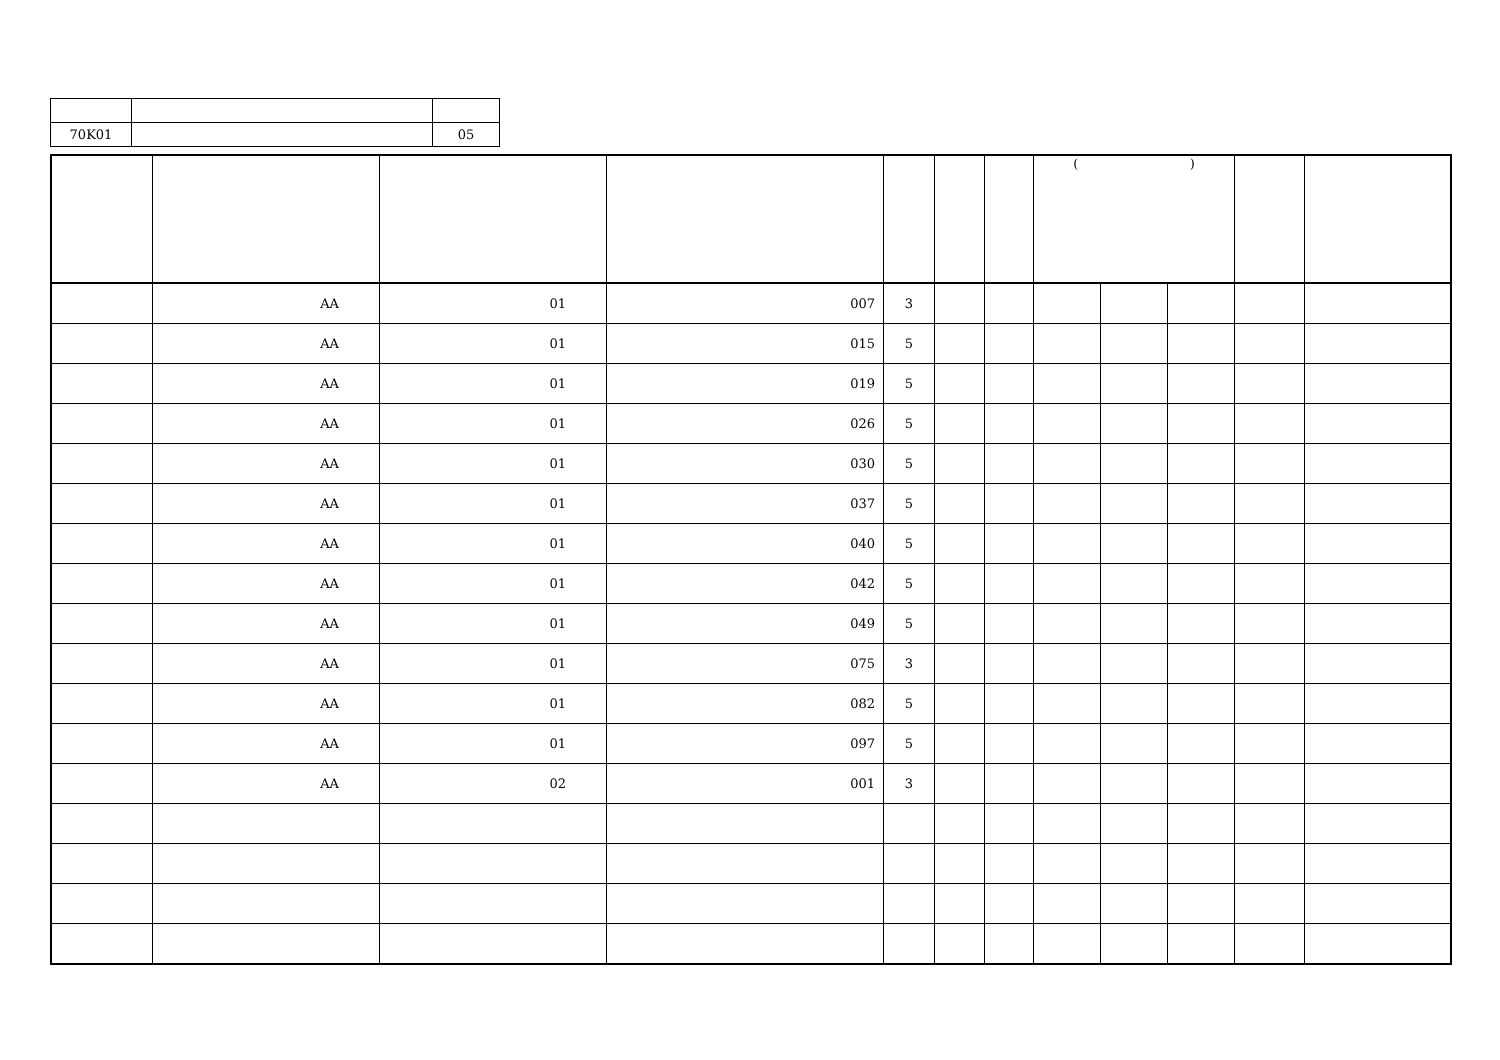| 70K01 | | 05 |
| | | | | | | | ( ) | | | | |
| | AA | 01 | 007 | 3 | | | | | | | |
| | AA | 01 | 015 | 5 | | | | | | | |
| | AA | 01 | 019 | 5 | | | | | | | |
| | AA | 01 | 026 | 5 | | | | | | | |
| | AA | 01 | 030 | 5 | | | | | | | |
| | AA | 01 | 037 | 5 | | | | | | | |
| | AA | 01 | 040 | 5 | | | | | | | |
| | AA | 01 | 042 | 5 | | | | | | | |
| | AA | 01 | 049 | 5 | | | | | | | |
| | AA | 01 | 075 | 3 | | | | | | | |
| | AA | 01 | 082 | 5 | | | | | | | |
| | AA | 01 | 097 | 5 | | | | | | | |
| | AA | 02 | 001 | 3 | | | | | | | |